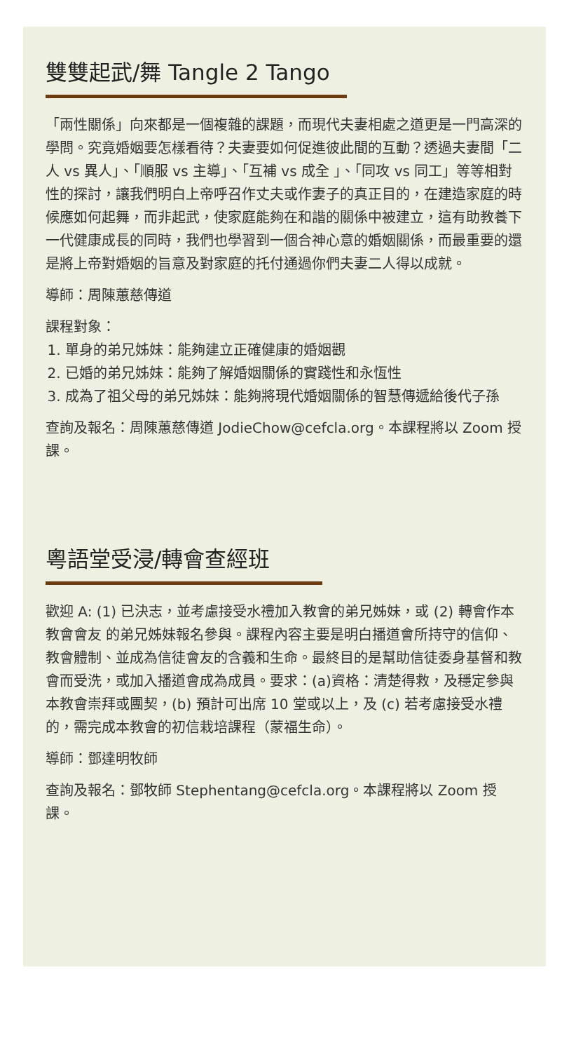雙雙起武/舞 Tangle 2 Tango
「兩性關係」向來都是一個複雜的課題，而現代夫妻相處之道更是一門高深的學問。究竟婚姻要怎樣看待？夫妻要如何促進彼此間的互動？透過夫妻間「二人 vs 異人」、「順服 vs 主導」、「互補 vs 成全 」、「同攻 vs 同工」等等相對性的探討，讓我們明白上帝呼召作丈夫或作妻子的真正目的，在建造家庭的時候應如何起舞，而非起武，使家庭能夠在和諧的關係中被建立，這有助教養下一代健康成長的同時，我們也學習到一個合神心意的婚姻關係，而最重要的還是將上帝對婚姻的旨意及對家庭的托付通過你們夫妻二人得以成就。
導師：周陳蕙慈傳道
課程對象：
1. 單身的弟兄姊妹：能夠建立正確健康的婚姻觀
2. 已婚的弟兄姊妹：能夠了解婚姻關係的實踐性和永恆性
3. 成為了祖父母的弟兄姊妹：能夠將現代婚姻關係的智慧傳遞給後代子孫
查詢及報名：周陳蕙慈傳道 JodieChow@cefcla.org。本課程將以 Zoom 授課。
粵語堂受浸/轉會查經班
歡迎 A: (1) 已決志，並考慮接受水禮加入教會的弟兄姊妹，或 (2) 轉會作本教會會友 的弟兄姊妹報名參與。課程內容主要是明白播道會所持守的信仰、教會體制、並成為信徒會友的含義和生命。最終目的是幫助信徒委身基督和教會而受洗，或加入播道會成為成員。要求：(a)資格：清楚得救，及穩定參與本教會崇拜或團契，(b) 預計可出席 10 堂或以上，及 (c) 若考慮接受水禮的，需完成本教會的初信栽培課程（蒙福生命）。
導師：鄧達明牧師
查詢及報名：鄧牧師 Stephentang@cefcla.org。本課程將以 Zoom 授課。